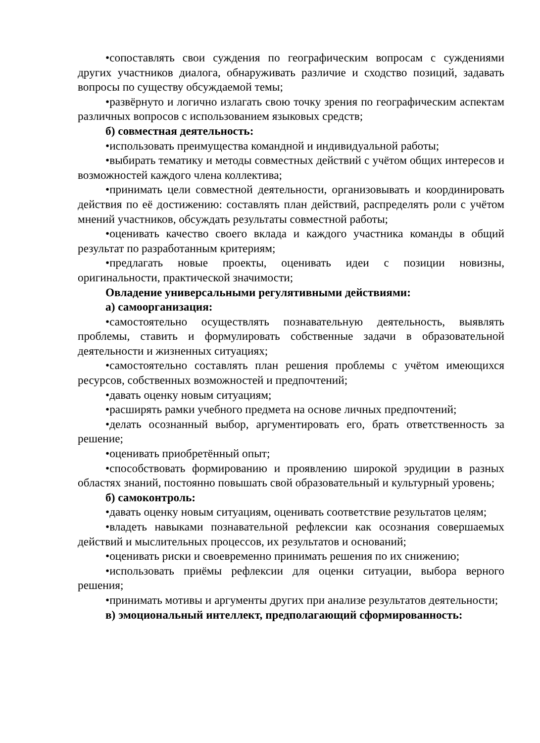•сопоставлять свои суждения по географическим вопросам с суждениями других участников диалога, обнаруживать различие и сходство позиций, задавать вопросы по существу обсуждаемой темы;
•развёрнуто и логично излагать свою точку зрения по географическим аспектам различных вопросов с использованием языковых средств;
б) совместная деятельность:
•использовать преимущества командной и индивидуальной работы;
•выбирать тематику и методы совместных действий с учётом общих интересов и возможностей каждого члена коллектива;
•принимать цели совместной деятельности, организовывать и координировать действия по её достижению: составлять план действий, распределять роли с учётом мнений участников, обсуждать результаты совместной работы;
•оценивать качество своего вклада и каждого участника команды в общий результат по разработанным критериям;
•предлагать новые проекты, оценивать идеи с позиции новизны, оригинальности, практической значимости;
Овладение универсальными регулятивными действиями:
а) самоорганизация:
•самостоятельно осуществлять познавательную деятельность, выявлять проблемы, ставить и формулировать собственные задачи в образовательной деятельности и жизненных ситуациях;
•самостоятельно составлять план решения проблемы с учётом имеющихся ресурсов, собственных возможностей и предпочтений;
•давать оценку новым ситуациям;
•расширять рамки учебного предмета на основе личных предпочтений;
•делать осознанный выбор, аргументировать его, брать ответственность за решение;
•оценивать приобретённый опыт;
•способствовать формированию и проявлению широкой эрудиции в разных областях знаний, постоянно повышать свой образовательный и культурный уровень;
б) самоконтроль:
•давать оценку новым ситуациям, оценивать соответствие результатов целям;
•владеть навыками познавательной рефлексии как осознания совершаемых действий и мыслительных процессов, их результатов и оснований;
•оценивать риски и своевременно принимать решения по их снижению;
•использовать приёмы рефлексии для оценки ситуации, выбора верного решения;
•принимать мотивы и аргументы других при анализе результатов деятельности;
в) эмоциональный интеллект, предполагающий сформированность: